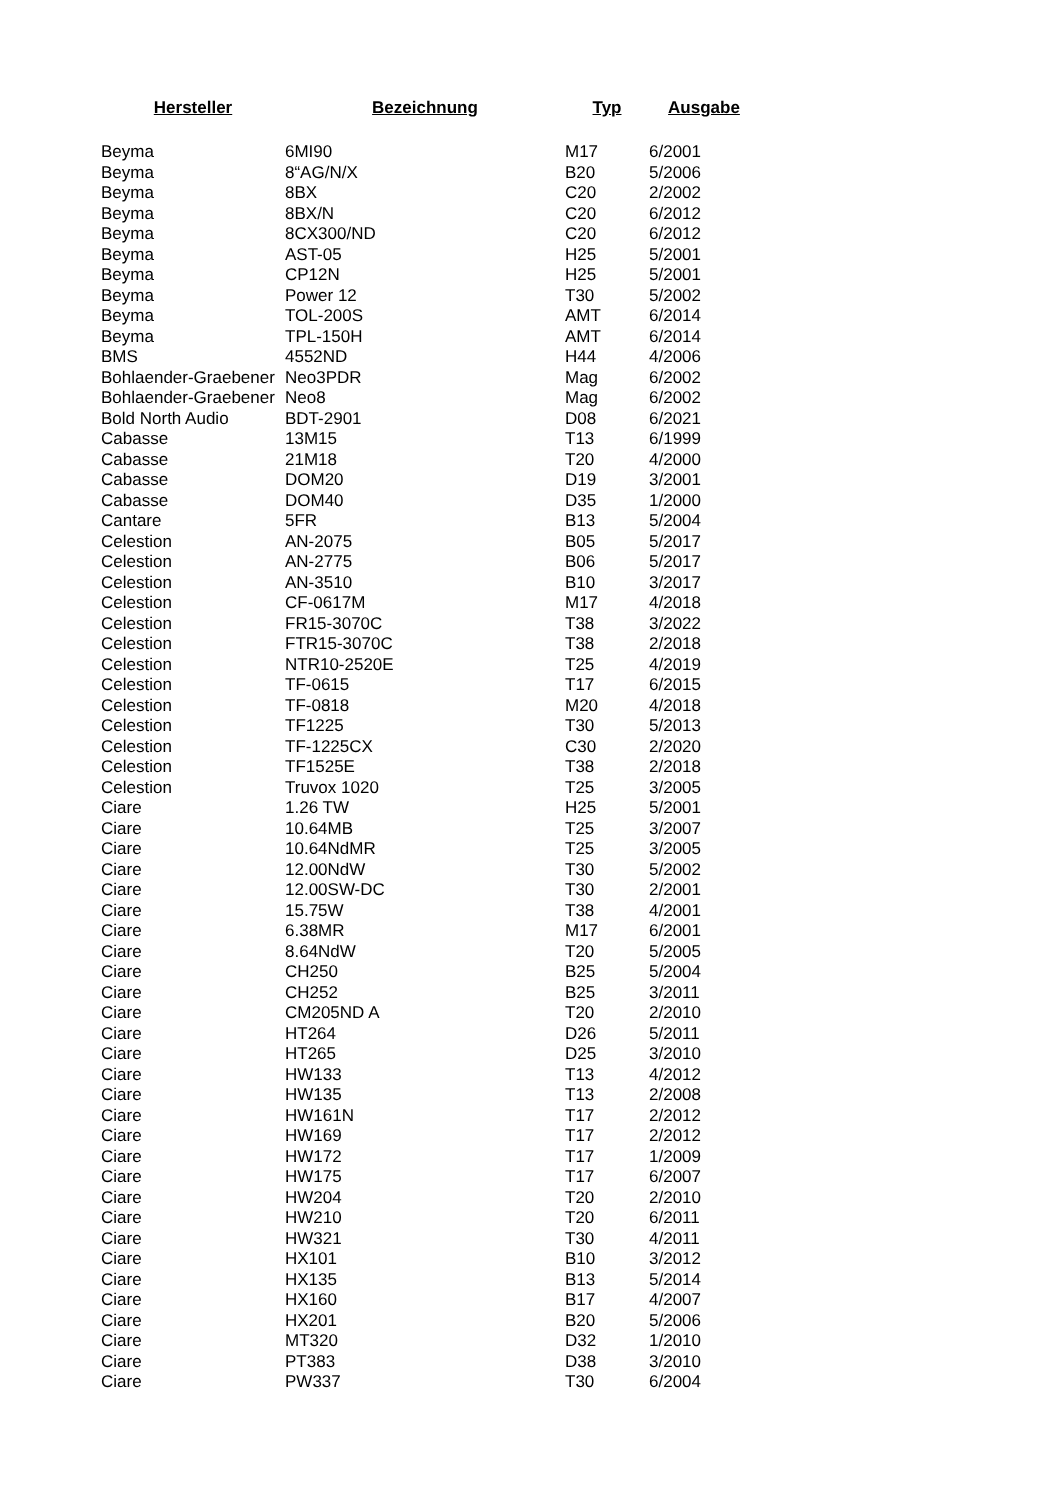| Hersteller | Bezeichnung | Typ | Ausgabe |
| --- | --- | --- | --- |
| Beyma | 6MI90 | M17 | 6/2001 |
| Beyma | 8“AG/N/X | B20 | 5/2006 |
| Beyma | 8BX | C20 | 2/2002 |
| Beyma | 8BX/N | C20 | 6/2012 |
| Beyma | 8CX300/ND | C20 | 6/2012 |
| Beyma | AST-05 | H25 | 5/2001 |
| Beyma | CP12N | H25 | 5/2001 |
| Beyma | Power 12 | T30 | 5/2002 |
| Beyma | TOL-200S | AMT | 6/2014 |
| Beyma | TPL-150H | AMT | 6/2014 |
| BMS | 4552ND | H44 | 4/2006 |
| Bohlaender-Graebener | Neo3PDR | Mag | 6/2002 |
| Bohlaender-Graebener | Neo8 | Mag | 6/2002 |
| Bold North Audio | BDT-2901 | D08 | 6/2021 |
| Cabasse | 13M15 | T13 | 6/1999 |
| Cabasse | 21M18 | T20 | 4/2000 |
| Cabasse | DOM20 | D19 | 3/2001 |
| Cabasse | DOM40 | D35 | 1/2000 |
| Cantare | 5FR | B13 | 5/2004 |
| Celestion | AN-2075 | B05 | 5/2017 |
| Celestion | AN-2775 | B06 | 5/2017 |
| Celestion | AN-3510 | B10 | 3/2017 |
| Celestion | CF-0617M | M17 | 4/2018 |
| Celestion | FR15-3070C | T38 | 3/2022 |
| Celestion | FTR15-3070C | T38 | 2/2018 |
| Celestion | NTR10-2520E | T25 | 4/2019 |
| Celestion | TF-0615 | T17 | 6/2015 |
| Celestion | TF-0818 | M20 | 4/2018 |
| Celestion | TF1225 | T30 | 5/2013 |
| Celestion | TF-1225CX | C30 | 2/2020 |
| Celestion | TF1525E | T38 | 2/2018 |
| Celestion | Truvox 1020 | T25 | 3/2005 |
| Ciare | 1.26 TW | H25 | 5/2001 |
| Ciare | 10.64MB | T25 | 3/2007 |
| Ciare | 10.64NdMR | T25 | 3/2005 |
| Ciare | 12.00NdW | T30 | 5/2002 |
| Ciare | 12.00SW-DC | T30 | 2/2001 |
| Ciare | 15.75W | T38 | 4/2001 |
| Ciare | 6.38MR | M17 | 6/2001 |
| Ciare | 8.64NdW | T20 | 5/2005 |
| Ciare | CH250 | B25 | 5/2004 |
| Ciare | CH252 | B25 | 3/2011 |
| Ciare | CM205ND A | T20 | 2/2010 |
| Ciare | HT264 | D26 | 5/2011 |
| Ciare | HT265 | D25 | 3/2010 |
| Ciare | HW133 | T13 | 4/2012 |
| Ciare | HW135 | T13 | 2/2008 |
| Ciare | HW161N | T17 | 2/2012 |
| Ciare | HW169 | T17 | 2/2012 |
| Ciare | HW172 | T17 | 1/2009 |
| Ciare | HW175 | T17 | 6/2007 |
| Ciare | HW204 | T20 | 2/2010 |
| Ciare | HW210 | T20 | 6/2011 |
| Ciare | HW321 | T30 | 4/2011 |
| Ciare | HX101 | B10 | 3/2012 |
| Ciare | HX135 | B13 | 5/2014 |
| Ciare | HX160 | B17 | 4/2007 |
| Ciare | HX201 | B20 | 5/2006 |
| Ciare | MT320 | D32 | 1/2010 |
| Ciare | PT383 | D38 | 3/2010 |
| Ciare | PW337 | T30 | 6/2004 |